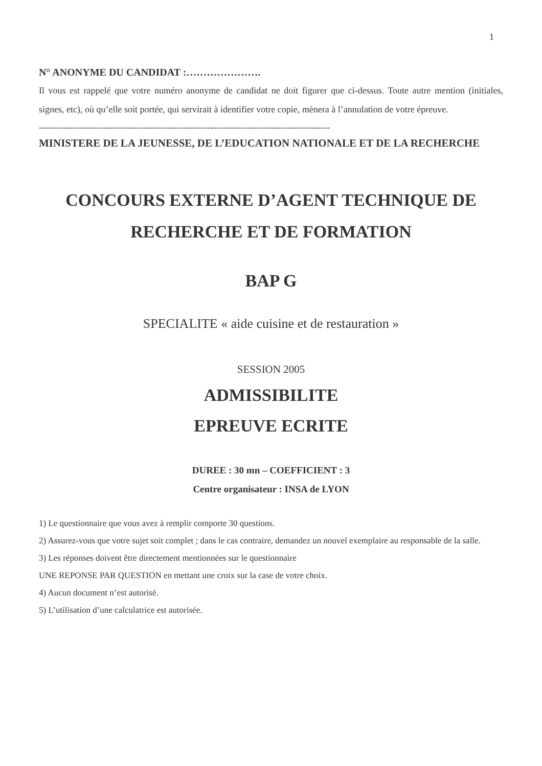1
N° ANONYME DU CANDIDAT :………………….
Il vous est rappelé que votre numéro anonyme de candidat ne doit figurer que ci-dessus. Toute autre mention (initiales, signes, etc), où qu’elle soit portée, qui servirait à identifier votre copie, mènera à l’annulation de votre épreuve.
-----------------------------------------------------------------------------------------------
MINISTERE DE LA JEUNESSE, DE L’EDUCATION NATIONALE ET DE LA RECHERCHE
CONCOURS EXTERNE D’AGENT TECHNIQUE DE RECHERCHE ET DE FORMATION
BAP G
SPECIALITE « aide cuisine et de restauration »
SESSION 2005
ADMISSIBILITE
EPREUVE ECRITE
DUREE : 30 mn – COEFFICIENT : 3
Centre organisateur : INSA de LYON
1) Le questionnaire que vous avez à remplir comporte 30 questions.
2) Assurez-vous que votre sujet soit complet ; dans le cas contraire, demandez un nouvel exemplaire au responsable de la salle.
3) Les réponses doivent être directement mentionnées sur le questionnaire
UNE REPONSE PAR QUESTION en mettant une croix sur la case de votre choix.
4) Aucun document n’est autorisé.
5) L’utilisation d’une calculatrice est autorisée.